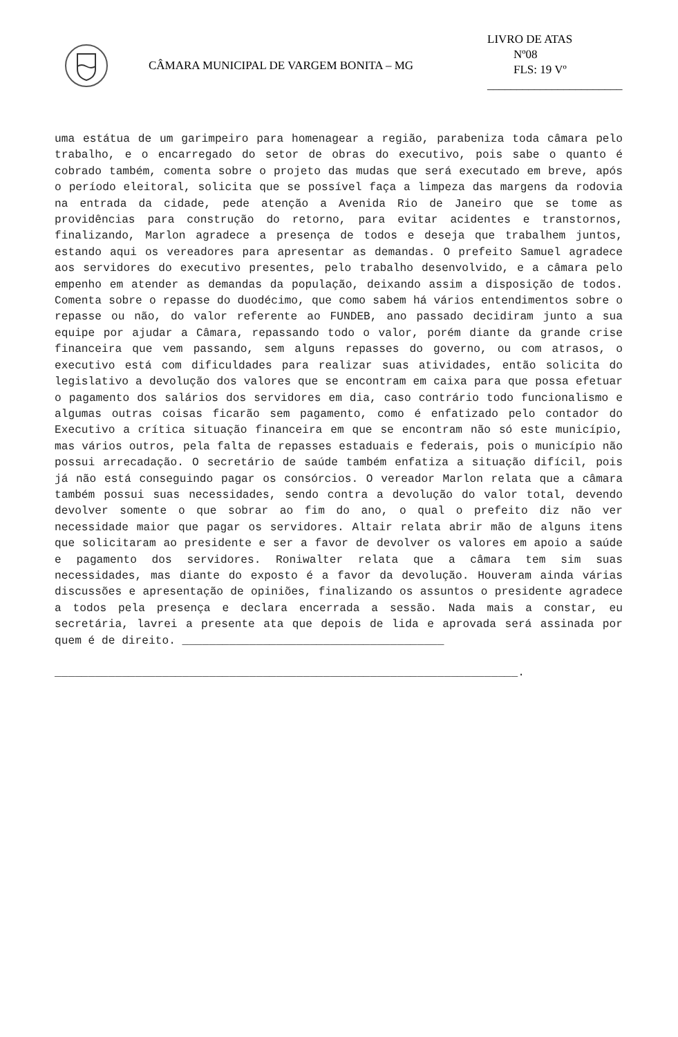CÂMARA MUNICIPAL DE VARGEM BONITA – MG
LIVRO DE ATAS
Nº08
FLS: 19 Vº
_______________________
uma estátua de um garimpeiro para homenagear a região, parabeniza toda câmara pelo trabalho, e o encarregado do setor de obras do executivo, pois sabe o quanto é cobrado também, comenta sobre o projeto das mudas que será executado em breve, após o período eleitoral, solicita que se possível faça a limpeza das margens da rodovia na entrada da cidade, pede atenção a Avenida Rio de Janeiro que se tome as providências para construção do retorno, para evitar acidentes e transtornos, finalizando, Marlon agradece a presença de todos e deseja que trabalhem juntos, estando aqui os vereadores para apresentar as demandas. O prefeito Samuel agradece aos servidores do executivo presentes, pelo trabalho desenvolvido, e a câmara pelo empenho em atender as demandas da população, deixando assim a disposição de todos. Comenta sobre o repasse do duodécimo, que como sabem há vários entendimentos sobre o repasse ou não, do valor referente ao FUNDEB, ano passado decidiram junto a sua equipe por ajudar a Câmara, repassando todo o valor, porém diante da grande crise financeira que vem passando, sem alguns repasses do governo, ou com atrasos, o executivo está com dificuldades para realizar suas atividades, então solicita do legislativo a devolução dos valores que se encontram em caixa para que possa efetuar o pagamento dos salários dos servidores em dia, caso contrário todo funcionalismo e algumas outras coisas ficarão sem pagamento, como é enfatizado pelo contador do Executivo a crítica situação financeira em que se encontram não só este município, mas vários outros, pela falta de repasses estaduais e federais, pois o município não possui arrecadação. O secretário de saúde também enfatiza a situação difícil, pois já não está conseguindo pagar os consórcios. O vereador Marlon relata que a câmara também possui suas necessidades, sendo contra a devolução do valor total, devendo devolver somente o que sobrar ao fim do ano, o qual o prefeito diz não ver necessidade maior que pagar os servidores. Altair relata abrir mão de alguns itens que solicitaram ao presidente e ser a favor de devolver os valores em apoio a saúde e pagamento dos servidores. Roniwalter relata que a câmara tem sim suas necessidades, mas diante do exposto é a favor da devolução. Houveram ainda várias discussões e apresentação de opiniões, finalizando os assuntos o presidente agradece a todos pela presença e declara encerrada a sessão. Nada mais a constar, eu secretária, lavrei a presente ata que depois de lida e aprovada será assinada por quem é de direito. _______________________________________
_____________________________________________________________________.